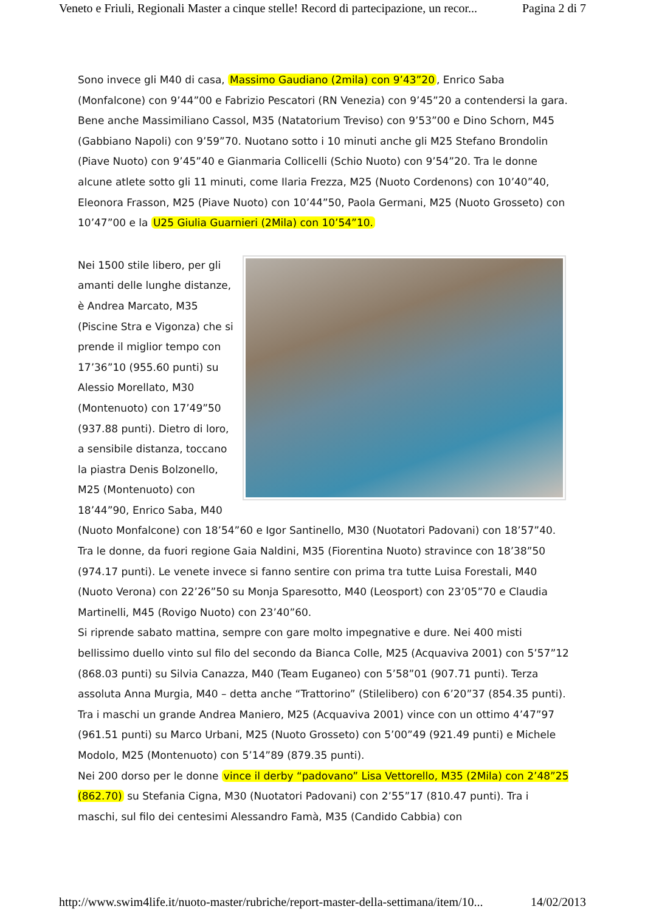Veneto e Friuli, Regionali Master a cinque stelle! Record di partecipazione, un recor... Pagina 2 di 7
Sono invece gli M40 di casa, Massimo Gaudiano (2mila) con 9’43”20, Enrico Saba (Monfalcone) con 9’44”00 e Fabrizio Pescatori (RN Venezia) con 9’45”20 a contendersi la gara. Bene anche Massimiliano Cassol, M35 (Natatorium Treviso) con 9’53”00 e Dino Schorn, M45 (Gabbiano Napoli) con 9’59”70. Nuotano sotto i 10 minuti anche gli M25 Stefano Brondolin (Piave Nuoto) con 9’45”40 e Gianmaria Collicelli (Schio Nuoto) con 9’54”20. Tra le donne alcune atlete sotto gli 11 minuti, come Ilaria Frezza, M25 (Nuoto Cordenons) con 10’40”40, Eleonora Frasson, M25 (Piave Nuoto) con 10’44”50, Paola Germani, M25 (Nuoto Grosseto) con 10’47”00 e la U25 Giulia Guarnieri (2Mila) con 10’54”10.
Nei 1500 stile libero, per gli amanti delle lunghe distanze, è Andrea Marcato, M35 (Piscine Stra e Vigonza) che si prende il miglior tempo con 17’36”10 (955.60 punti) su Alessio Morellato, M30 (Montenuoto) con 17’49”50 (937.88 punti). Dietro di loro, a sensibile distanza, toccano la piastra Denis Bolzonello, M25 (Montenuoto) con 18’44”90, Enrico Saba, M40 (Nuoto Monfalcone) con 18’54”60 e Igor Santinello, M30 (Nuotatori Padovani) con 18’57”40. Tra le donne, da fuori regione Gaia Naldini, M35 (Fiorentina Nuoto) stravince con 18’38”50 (974.17 punti). Le venete invece si fanno sentire con prima tra tutte Luisa Forestali, M40 (Nuoto Verona) con 22’26”50 su Monja Sparesotto, M40 (Leosport) con 23’05”70 e Claudia Martinelli, M45 (Rovigo Nuoto) con 23’40”60.
Si riprende sabato mattina, sempre con gare molto impegnative e dure. Nei 400 misti bellissimo duello vinto sul filo del secondo da Bianca Colle, M25 (Acquaviva 2001) con 5’57”12 (868.03 punti) su Silvia Canazza, M40 (Team Euganeo) con 5’58”01 (907.71 punti). Terza assoluta Anna Murgia, M40 – detta anche “Trattorino” (Stilelibero) con 6’20”37 (854.35 punti). Tra i maschi un grande Andrea Maniero, M25 (Acquaviva 2001) vince con un ottimo 4’47”97 (961.51 punti) su Marco Urbani, M25 (Nuoto Grosseto) con 5’00”49 (921.49 punti) e Michele Modolo, M25 (Montenuoto) con 5’14”89 (879.35 punti).
Nei 200 dorso per le donne vince il derby “padovano” Lisa Vettorello, M35 (2Mila) con 2’48”25 (862.70) su Stefania Cigna, M30 (Nuotatori Padovani) con 2’55”17 (810.47 punti). Tra i maschi, sul filo dei centesimi Alessandro Famà, M35 (Candido Cabbia) con
http://www.swim4life.it/nuoto-master/rubriche/report-master-della-settimana/item/10... 14/02/2013